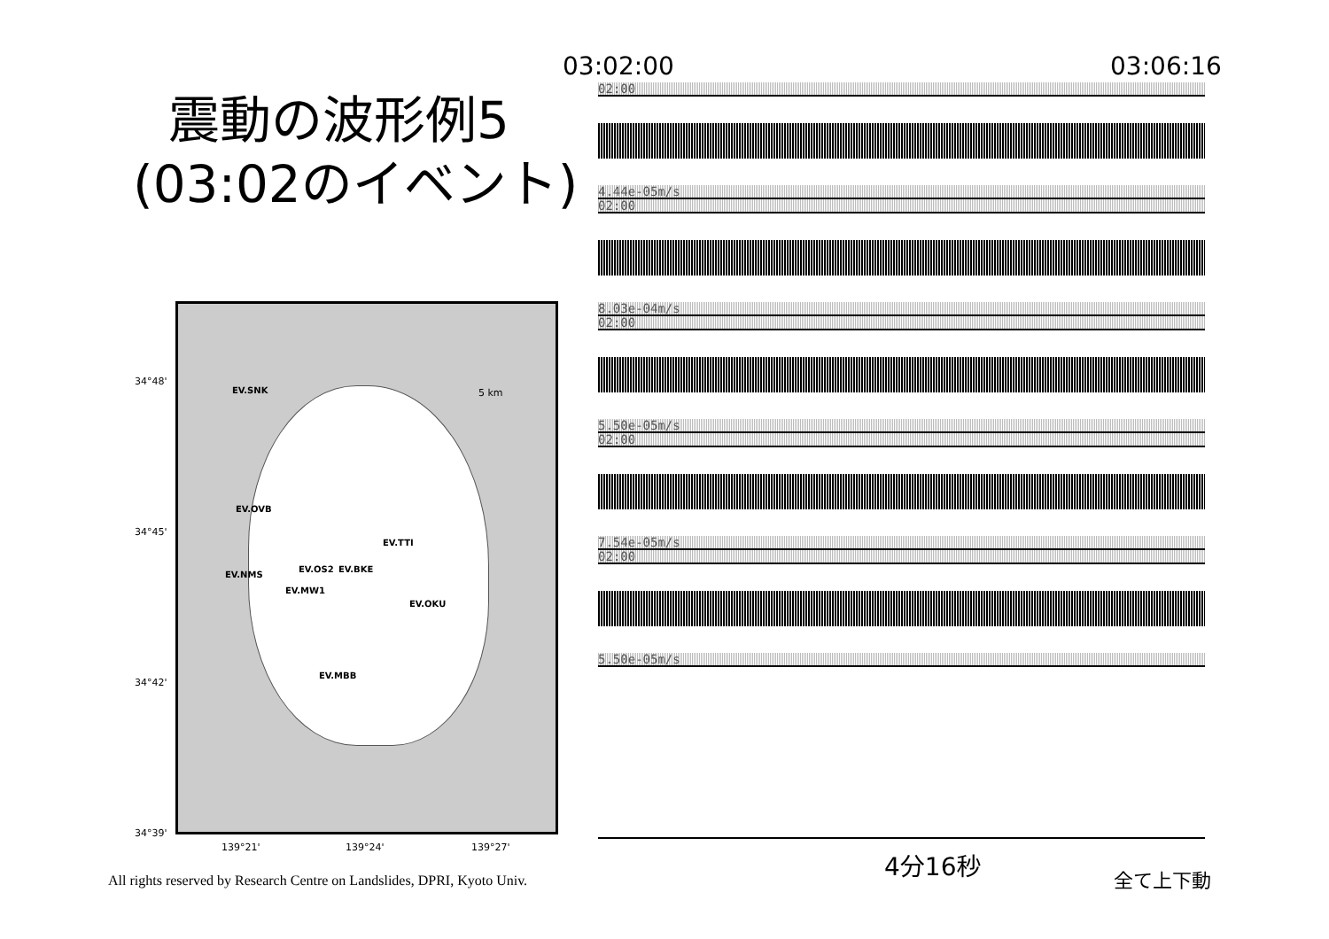震動の波形例5
(03:02のイベント)
03:02:00 03:06:16
34°48'
34°45'
34°42'
34°39'
139°21' 139°24' 139°27'
5 km
EV.SNK
EV.OVB
EV.TTI
EV.NMS
EV.OS2 EV.BKE
EV.MW1
EV.OKU
EV.MBB
02:00
4.44e-05m/s
02:00
8.03e-04m/s
02:00
5.50e-05m/s
02:00
7.54e-05m/s
02:00
5.50e-05m/s
4分16秒 全て上下動
All rights reserved by Research Centre on Landslides, DPRI, Kyoto Univ.